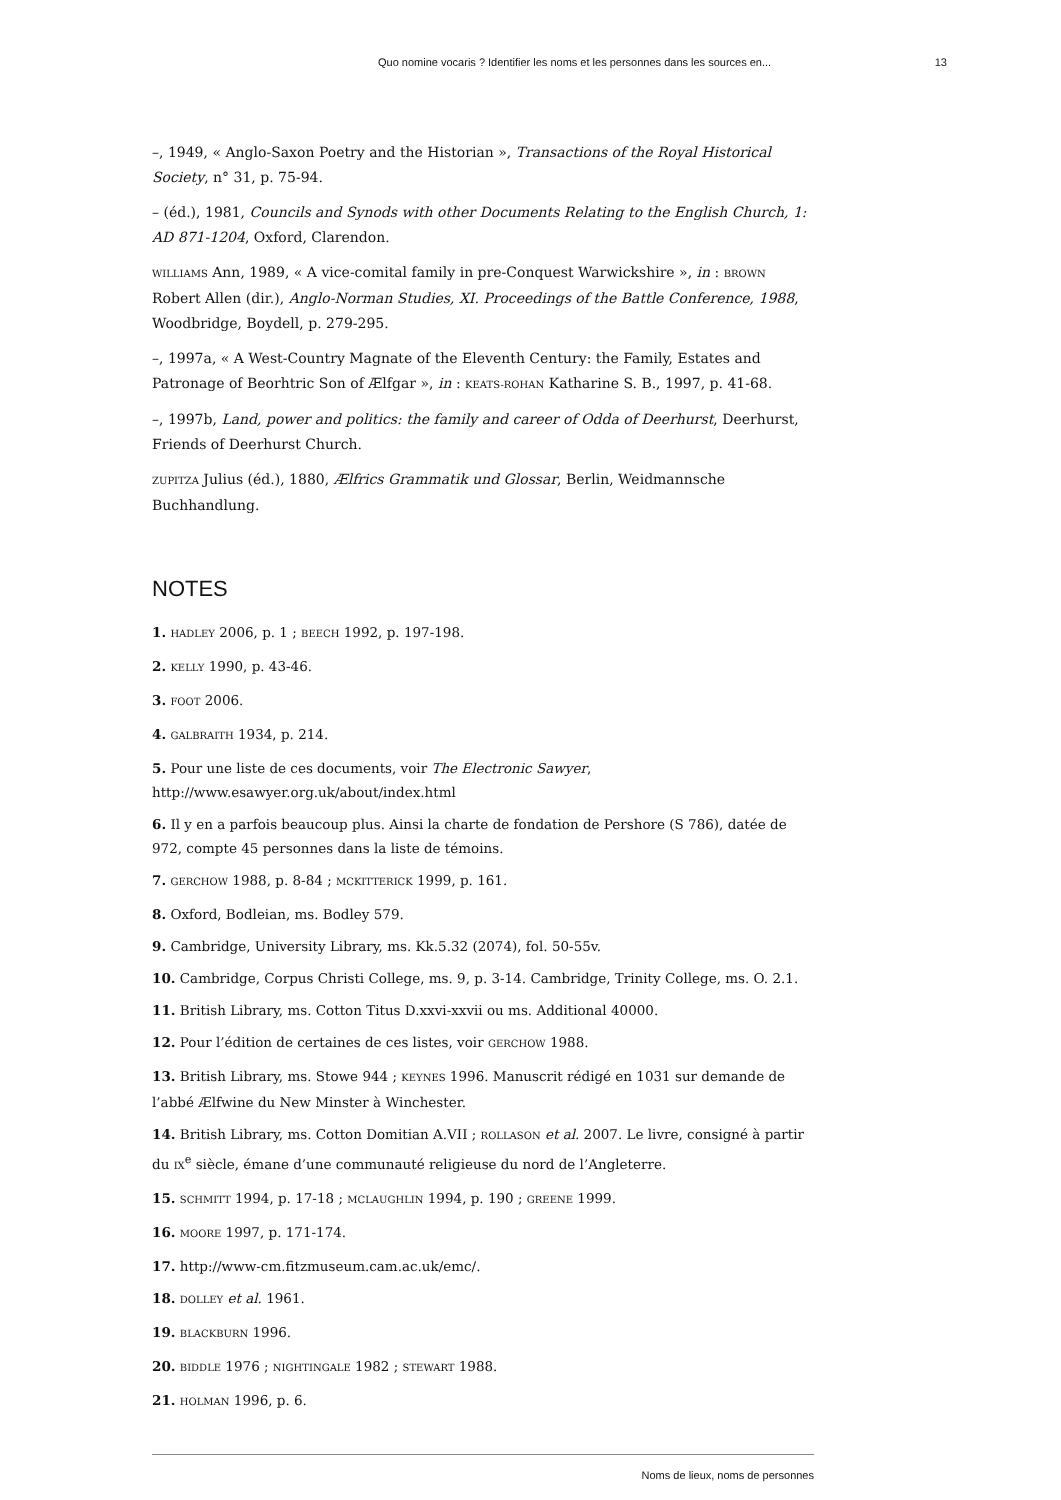Quo nomine vocaris ? Identifier les noms et les personnes dans les sources en... 13
–, 1949, « Anglo-Saxon Poetry and the Historian », Transactions of the Royal Historical Society, n° 31, p. 75-94.
– (éd.), 1981, Councils and Synods with other Documents Relating to the English Church, 1: AD 871-1204, Oxford, Clarendon.
WILLIAMS Ann, 1989, « A vice-comital family in pre-Conquest Warwickshire », in : BROWN Robert Allen (dir.), Anglo-Norman Studies, XI. Proceedings of the Battle Conference, 1988, Woodbridge, Boydell, p. 279-295.
–, 1997a, « A West-Country Magnate of the Eleventh Century: the Family, Estates and Patronage of Beorhtric Son of Ælfgar », in : KEATS-ROHAN Katharine S. B., 1997, p. 41-68.
–, 1997b, Land, power and politics: the family and career of Odda of Deerhurst, Deerhurst, Friends of Deerhurst Church.
ZUPITZA Julius (éd.), 1880, Ælfrics Grammatik und Glossar, Berlin, Weidmannsche Buchhandlung.
NOTES
1. HADLEY 2006, p. 1 ; BEECH 1992, p. 197-198.
2. KELLY 1990, p. 43-46.
3. FOOT 2006.
4. GALBRAITH 1934, p. 214.
5. Pour une liste de ces documents, voir The Electronic Sawyer, http://www.esawyer.org.uk/about/index.html
6. Il y en a parfois beaucoup plus. Ainsi la charte de fondation de Pershore (S 786), datée de 972, compte 45 personnes dans la liste de témoins.
7. GERCHOW 1988, p. 8-84 ; MCKITTERICK 1999, p. 161.
8. Oxford, Bodleian, ms. Bodley 579.
9. Cambridge, University Library, ms. Kk.5.32 (2074), fol. 50-55v.
10. Cambridge, Corpus Christi College, ms. 9, p. 3-14. Cambridge, Trinity College, ms. O. 2.1.
11. British Library, ms. Cotton Titus D.xxvi-xxvii ou ms. Additional 40000.
12. Pour l’édition de certaines de ces listes, voir GERCHOW 1988.
13. British Library, ms. Stowe 944 ; KEYNES 1996. Manuscrit rédigé en 1031 sur demande de l’abbé Ælfwine du New Minster à Winchester.
14. British Library, ms. Cotton Domitian A.VII ; ROLLASON et al. 2007. Le livre, consigné à partir du IX<sup>e</sup> siècle, émane d’une communauté religieuse du nord de l’Angleterre.
15. SCHMITT 1994, p. 17-18 ; MCLAUGHLIN 1994, p. 190 ; GREENE 1999.
16. MOORE 1997, p. 171-174.
17. http://www-cm.fitzmuseum.cam.ac.uk/emc/.
18. DOLLEY et al. 1961.
19. BLACKBURN 1996.
20. BIDDLE 1976 ; NIGHTINGALE 1982 ; STEWART 1988.
21. HOLMAN 1996, p. 6.
Noms de lieux, noms de personnes